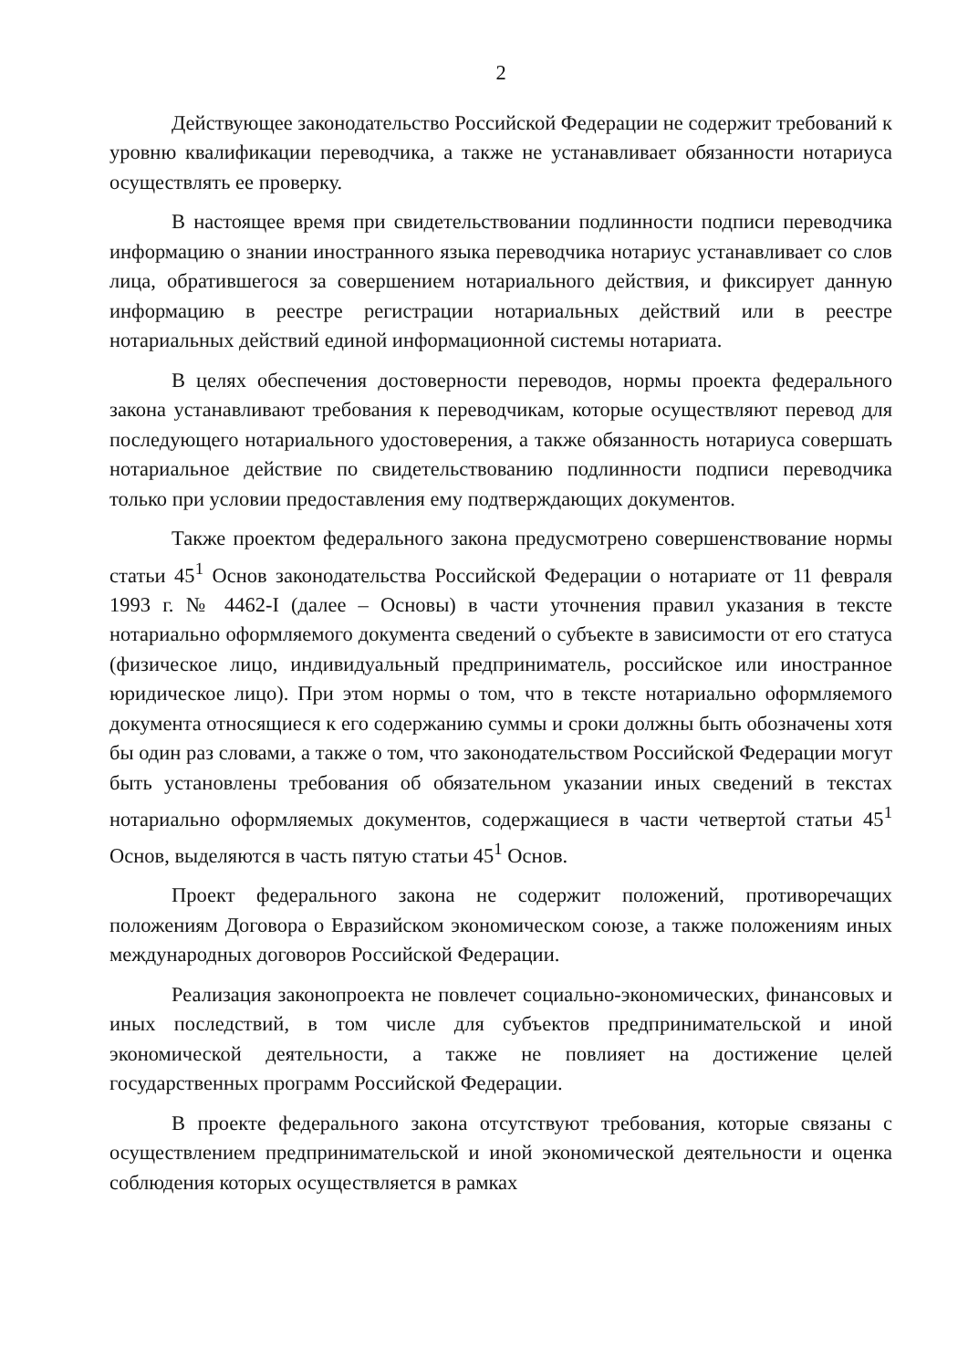2
Действующее законодательство Российской Федерации не содержит требований к уровню квалификации переводчика, а также не устанавливает обязанности нотариуса осуществлять ее проверку.
В настоящее время при свидетельствовании подлинности подписи переводчика информацию о знании иностранного языка переводчика нотариус устанавливает со слов лица, обратившегося за совершением нотариального действия, и фиксирует данную информацию в реестре регистрации нотариальных действий или в реестре нотариальных действий единой информационной системы нотариата.
В целях обеспечения достоверности переводов, нормы проекта федерального закона устанавливают требования к переводчикам, которые осуществляют перевод для последующего нотариального удостоверения, а также обязанность нотариуса совершать нотариальное действие по свидетельствованию подлинности подписи переводчика только при условии предоставления ему подтверждающих документов.
Также проектом федерального закона предусмотрено совершенствование нормы статьи 45<sup>1</sup> Основ законодательства Российской Федерации о нотариате от 11 февраля 1993 г. № 4462-I (далее – Основы) в части уточнения правил указания в тексте нотариально оформляемого документа сведений о субъекте в зависимости от его статуса (физическое лицо, индивидуальный предприниматель, российское или иностранное юридическое лицо). При этом нормы о том, что в тексте нотариально оформляемого документа относящиеся к его содержанию суммы и сроки должны быть обозначены хотя бы один раз словами, а также о том, что законодательством Российской Федерации могут быть установлены требования об обязательном указании иных сведений в текстах нотариально оформляемых документов, содержащиеся в части четвертой статьи 45<sup>1</sup> Основ, выделяются в часть пятую статьи 45<sup>1</sup> Основ.
Проект федерального закона не содержит положений, противоречащих положениям Договора о Евразийском экономическом союзе, а также положениям иных международных договоров Российской Федерации.
Реализация законопроекта не повлечет социально-экономических, финансовых и иных последствий, в том числе для субъектов предпринимательской и иной экономической деятельности, а также не повлияет на достижение целей государственных программ Российской Федерации.
В проекте федерального закона отсутствуют требования, которые связаны с осуществлением предпринимательской и иной экономической деятельности и оценка соблюдения которых осуществляется в рамках